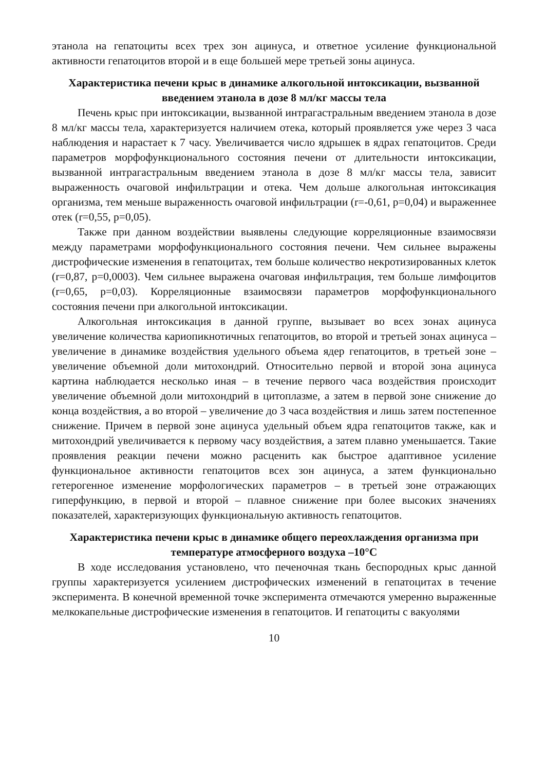этанола на гепатоциты всех трех зон ацинуса, и ответное усиление функциональной активности гепатоцитов второй и в еще большей мере третьей зоны ацинуса.
Характеристика печени крыс в динамике алкогольной интоксикации, вызванной введением этанола в дозе 8 мл/кг массы тела
Печень крыс при интоксикации, вызванной интрагастральным введением этанола в дозе 8 мл/кг массы тела, характеризуется наличием отека, который проявляется уже через 3 часа наблюдения и нарастает к 7 часу. Увеличивается число ядрышек в ядрах гепатоцитов. Среди параметров морфофункционального состояния печени от длительности интоксикации, вызванной интрагастральным введением этанола в дозе 8 мл/кг массы тела, зависит выраженность очаговой инфильтрации и отека. Чем дольше алкогольная интоксикация организма, тем меньше выраженность очаговой инфильтрации (r=-0,61, p=0,04) и выраженнее отек (r=0,55, p=0,05).
Также при данном воздействии выявлены следующие корреляционные взаимосвязи между параметрами морфофункционального состояния печени. Чем сильнее выражены дистрофические изменения в гепатоцитах, тем больше количество некротизированных клеток (r=0,87, p=0,0003). Чем сильнее выражена очаговая инфильтрация, тем больше лимфоцитов (r=0,65, p=0,03). Корреляционные взаимосвязи параметров морфофункционального состояния печени при алкогольной интоксикации.
Алкогольная интоксикация в данной группе, вызывает во всех зонах ацинуса увеличение количества кариопикнотичных гепатоцитов, во второй и третьей зонах ацинуса – увеличение в динамике воздействия удельного объема ядер гепатоцитов, в третьей зоне – увеличение объемной доли митохондрий. Относительно первой и второй зона ацинуса картина наблюдается несколько иная – в течение первого часа воздействия происходит увеличение объемной доли митохондрий в цитоплазме, а затем в первой зоне снижение до конца воздействия, а во второй – увеличение до 3 часа воздействия и лишь затем постепенное снижение. Причем в первой зоне ацинуса удельный объем ядра гепатоцитов также, как и митохондрий увеличивается к первому часу воздействия, а затем плавно уменьшается. Такие проявления реакции печени можно расценить как быстрое адаптивное усиление функциональное активности гепатоцитов всех зон ацинуса, а затем функционально гетерогенное изменение морфологических параметров – в третьей зоне отражающих гиперфункцию, в первой и второй – плавное снижение при более высоких значениях показателей, характеризующих функциональную активность гепатоцитов.
Характеристика печени крыс в динамике общего переохлаждения организма при температуре атмосферного воздуха –10°C
В ходе исследования установлено, что печеночная ткань беспородных крыс данной группы характеризуется усилением дистрофических изменений в гепатоцитах в течение эксперимента. В конечной временной точке эксперимента отмечаются умеренно выраженные мелкокапельные дистрофические изменения в гепатоцитов. И гепатоциты с вакуолями
10